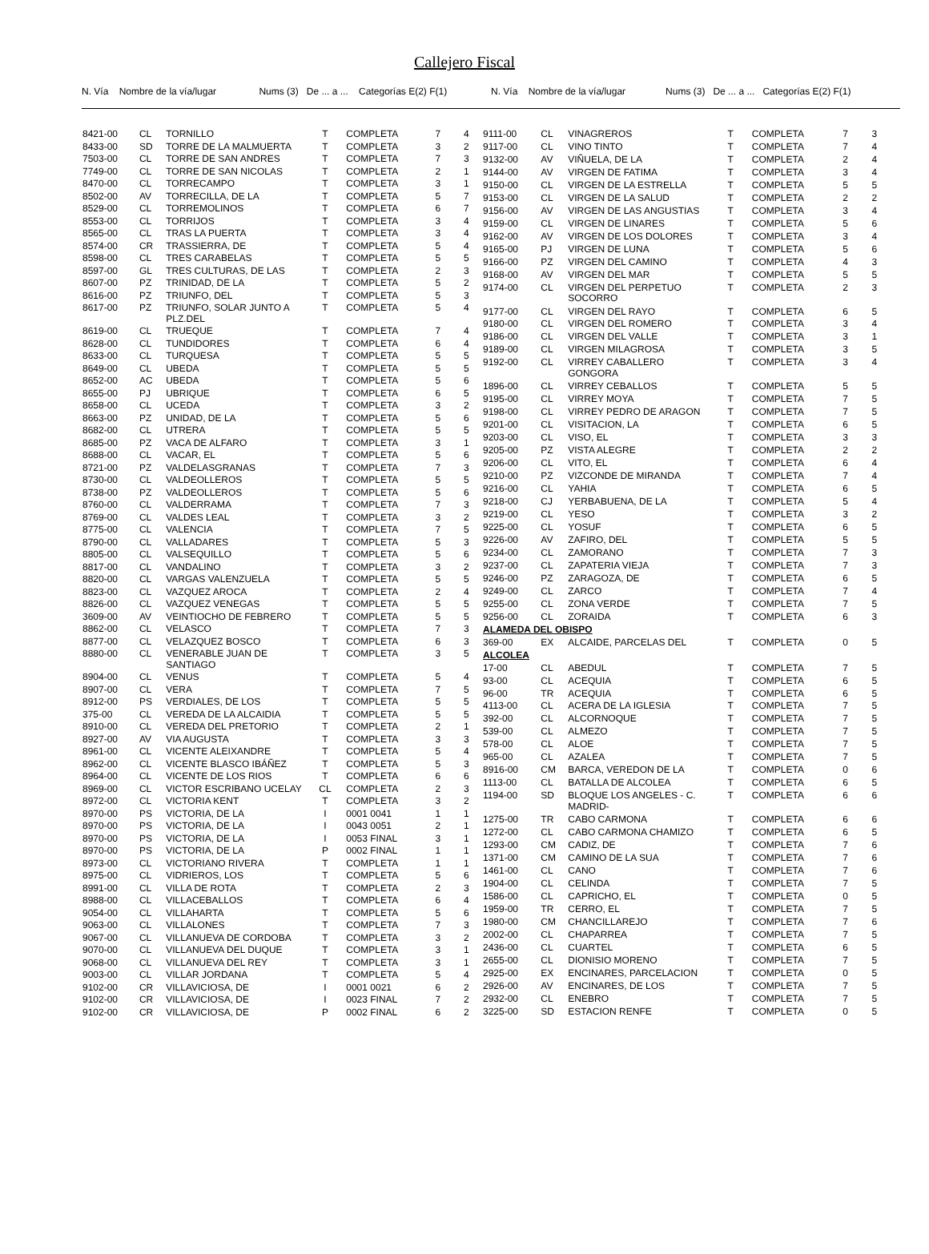Callejero Fiscal
N. Vía Nombre de la vía/lugar Nums (3) De ... a ... Categorías E(2) F(1)
N. Vía Nombre de la vía/lugar Nums (3) De ... a ... Categorías E(2) F(1)
| 8421-00 | CL | TORNILLO | T | COMPLETA | 7 | 4 |
| 8433-00 | SD | TORRE DE LA MALMUERTA | T | COMPLETA | 3 | 2 |
| 7503-00 | CL | TORRE DE SAN ANDRES | T | COMPLETA | 7 | 3 |
| 7749-00 | CL | TORRE DE SAN NICOLAS | T | COMPLETA | 2 | 1 |
| 8470-00 | CL | TORRECAMPO | T | COMPLETA | 3 | 1 |
| 8502-00 | AV | TORRECILLA, DE LA | T | COMPLETA | 5 | 7 |
| 8529-00 | CL | TORREMOLINOS | T | COMPLETA | 6 | 7 |
| 8553-00 | CL | TORRIJOS | T | COMPLETA | 3 | 4 |
| 8565-00 | CL | TRAS LA PUERTA | T | COMPLETA | 3 | 4 |
| 8574-00 | CR | TRASSIERRA, DE | T | COMPLETA | 5 | 4 |
| 8598-00 | CL | TRES CARABELAS | T | COMPLETA | 5 | 5 |
| 8597-00 | GL | TRES CULTURAS, DE LAS | T | COMPLETA | 2 | 3 |
| 8607-00 | PZ | TRINIDAD, DE LA | T | COMPLETA | 5 | 2 |
| 8616-00 | PZ | TRIUNFO, DEL | T | COMPLETA | 5 | 3 |
| 8617-00 | PZ | TRIUNFO, SOLAR JUNTO A PLZ.DEL | T | COMPLETA | 5 | 4 |
| 8619-00 | CL | TRUEQUE | T | COMPLETA | 7 | 4 |
| 8628-00 | CL | TUNDIDORES | T | COMPLETA | 6 | 4 |
| 8633-00 | CL | TURQUESA | T | COMPLETA | 5 | 5 |
| 8649-00 | CL | UBEDA | T | COMPLETA | 5 | 5 |
| 8652-00 | AC | UBEDA | T | COMPLETA | 5 | 6 |
| 8655-00 | PJ | UBRIQUE | T | COMPLETA | 6 | 5 |
| 8658-00 | CL | UCEDA | T | COMPLETA | 3 | 2 |
| 8663-00 | PZ | UNIDAD, DE LA | T | COMPLETA | 5 | 6 |
| 8682-00 | CL | UTRERA | T | COMPLETA | 5 | 5 |
| 8685-00 | PZ | VACA DE ALFARO | T | COMPLETA | 3 | 1 |
| 8688-00 | CL | VACAR, EL | T | COMPLETA | 5 | 6 |
| 8721-00 | PZ | VALDELASGRANAS | T | COMPLETA | 7 | 3 |
| 8730-00 | CL | VALDEOLLEROS | T | COMPLETA | 5 | 5 |
| 8738-00 | PZ | VALDEOLLEROS | T | COMPLETA | 5 | 6 |
| 8760-00 | CL | VALDERRAMA | T | COMPLETA | 7 | 3 |
| 8769-00 | CL | VALDES LEAL | T | COMPLETA | 3 | 2 |
| 8775-00 | CL | VALENCIA | T | COMPLETA | 7 | 5 |
| 8790-00 | CL | VALLADARES | T | COMPLETA | 5 | 3 |
| 8805-00 | CL | VALSEQUILLO | T | COMPLETA | 5 | 6 |
| 8817-00 | CL | VANDALINO | T | COMPLETA | 3 | 2 |
| 8820-00 | CL | VARGAS VALENZUELA | T | COMPLETA | 5 | 5 |
| 8823-00 | CL | VAZQUEZ AROCA | T | COMPLETA | 2 | 4 |
| 8826-00 | CL | VAZQUEZ VENEGAS | T | COMPLETA | 5 | 5 |
| 3609-00 | AV | VEINTIOCHO DE FEBRERO | T | COMPLETA | 5 | 5 |
| 8862-00 | CL | VELASCO | T | COMPLETA | 7 | 3 |
| 8877-00 | CL | VELAZQUEZ BOSCO | T | COMPLETA | 6 | 3 |
| 8880-00 | CL | VENERABLE JUAN DE SANTIAGO | T | COMPLETA | 3 | 5 |
| 8904-00 | CL | VENUS | T | COMPLETA | 5 | 4 |
| 8907-00 | CL | VERA | T | COMPLETA | 7 | 5 |
| 8912-00 | PS | VERDIALES, DE LOS | T | COMPLETA | 5 | 5 |
| 375-00 | CL | VEREDA DE LA ALCAIDIA | T | COMPLETA | 5 | 5 |
| 8910-00 | CL | VEREDA DEL PRETORIO | T | COMPLETA | 2 | 1 |
| 8927-00 | AV | VIA AUGUSTA | T | COMPLETA | 3 | 3 |
| 8961-00 | CL | VICENTE ALEIXANDRE | T | COMPLETA | 5 | 4 |
| 8962-00 | CL | VICENTE BLASCO IBÁÑEZ | T | COMPLETA | 5 | 3 |
| 8964-00 | CL | VICENTE DE LOS RIOS | T | COMPLETA | 6 | 6 |
| 8969-00 | CL | VICTOR ESCRIBANO UCELAY | CL | COMPLETA | 2 | 3 |
| 8972-00 | CL | VICTORIA KENT | T | COMPLETA | 3 | 2 |
| 8970-00 | PS | VICTORIA, DE LA | I | 0001 0041 | 1 | 1 |
| 8970-00 | PS | VICTORIA, DE LA | I | 0043 0051 | 2 | 1 |
| 8970-00 | PS | VICTORIA, DE LA | I | 0053 FINAL | 3 | 1 |
| 8970-00 | PS | VICTORIA, DE LA | P | 0002 FINAL | 1 | 1 |
| 8973-00 | CL | VICTORIANO RIVERA | T | COMPLETA | 1 | 1 |
| 8975-00 | CL | VIDRIEROS, LOS | T | COMPLETA | 5 | 6 |
| 8991-00 | CL | VILLA DE ROTA | T | COMPLETA | 2 | 3 |
| 8988-00 | CL | VILLACEBALLOS | T | COMPLETA | 6 | 4 |
| 9054-00 | CL | VILLAHARTA | T | COMPLETA | 5 | 6 |
| 9063-00 | CL | VILLALONES | T | COMPLETA | 7 | 3 |
| 9067-00 | CL | VILLANUEVA DE CORDOBA | T | COMPLETA | 3 | 2 |
| 9070-00 | CL | VILLANUEVA DEL DUQUE | T | COMPLETA | 3 | 1 |
| 9068-00 | CL | VILLANUEVA DEL REY | T | COMPLETA | 3 | 1 |
| 9003-00 | CL | VILLAR JORDANA | T | COMPLETA | 5 | 4 |
| 9102-00 | CR | VILLAVICIOSA, DE | I | 0001 0021 | 6 | 2 |
| 9102-00 | CR | VILLAVICIOSA, DE | I | 0023 FINAL | 7 | 2 |
| 9102-00 | CR | VILLAVICIOSA, DE | P | 0002 FINAL | 6 | 2 |
| 9111-00 | CL | VINAGREROS | T | COMPLETA | 7 | 3 |
| 9117-00 | CL | VINO TINTO | T | COMPLETA | 7 | 4 |
| 9132-00 | AV | VIÑUELA, DE LA | T | COMPLETA | 2 | 4 |
| 9144-00 | AV | VIRGEN DE FATIMA | T | COMPLETA | 3 | 4 |
| 9150-00 | CL | VIRGEN DE LA ESTRELLA | T | COMPLETA | 5 | 5 |
| 9153-00 | CL | VIRGEN DE LA SALUD | T | COMPLETA | 2 | 2 |
| 9156-00 | AV | VIRGEN DE LAS ANGUSTIAS | T | COMPLETA | 3 | 4 |
| 9159-00 | CL | VIRGEN DE LINARES | T | COMPLETA | 5 | 6 |
| 9162-00 | AV | VIRGEN DE LOS DOLORES | T | COMPLETA | 3 | 4 |
| 9165-00 | PJ | VIRGEN DE LUNA | T | COMPLETA | 5 | 6 |
| 9166-00 | PZ | VIRGEN DEL CAMINO | T | COMPLETA | 4 | 3 |
| 9168-00 | AV | VIRGEN DEL MAR | T | COMPLETA | 5 | 5 |
| 9174-00 | CL | VIRGEN DEL PERPETUO SOCORRO | T | COMPLETA | 2 | 3 |
| 9177-00 | CL | VIRGEN DEL RAYO | T | COMPLETA | 6 | 5 |
| 9180-00 | CL | VIRGEN DEL ROMERO | T | COMPLETA | 3 | 4 |
| 9186-00 | CL | VIRGEN DEL VALLE | T | COMPLETA | 3 | 1 |
| 9189-00 | CL | VIRGEN MILAGROSA | T | COMPLETA | 3 | 5 |
| 9192-00 | CL | VIRREY CABALLERO GONGORA | T | COMPLETA | 3 | 4 |
| 1896-00 | CL | VIRREY CEBALLOS | T | COMPLETA | 5 | 5 |
| 9195-00 | CL | VIRREY MOYA | T | COMPLETA | 7 | 5 |
| 9198-00 | CL | VIRREY PEDRO DE ARAGON | T | COMPLETA | 7 | 5 |
| 9201-00 | CL | VISITACION, LA | T | COMPLETA | 6 | 5 |
| 9203-00 | CL | VISO, EL | T | COMPLETA | 3 | 3 |
| 9205-00 | PZ | VISTA ALEGRE | T | COMPLETA | 2 | 2 |
| 9206-00 | CL | VITO, EL | T | COMPLETA | 6 | 4 |
| 9210-00 | PZ | VIZCONDE DE MIRANDA | T | COMPLETA | 7 | 4 |
| 9216-00 | CL | YAHIA | T | COMPLETA | 6 | 5 |
| 9218-00 | CJ | YERBABUENA, DE LA | T | COMPLETA | 5 | 4 |
| 9219-00 | CL | YESO | T | COMPLETA | 3 | 2 |
| 9225-00 | CL | YOSUF | T | COMPLETA | 6 | 5 |
| 9226-00 | AV | ZAFIRO, DEL | T | COMPLETA | 5 | 5 |
| 9234-00 | CL | ZAMORANO | T | COMPLETA | 7 | 3 |
| 9237-00 | CL | ZAPATERIA VIEJA | T | COMPLETA | 7 | 3 |
| 9246-00 | PZ | ZARAGOZA, DE | T | COMPLETA | 6 | 5 |
| 9249-00 | CL | ZARCO | T | COMPLETA | 7 | 4 |
| 9255-00 | CL | ZONA VERDE | T | COMPLETA | 7 | 5 |
| 9256-00 | CL | ZORAIDA | T | COMPLETA | 6 | 3 |
| ALAMEDA DEL OBISPO | | | | | | |
| 369-00 | EX | ALCAIDE, PARCELAS DEL | T | COMPLETA | 0 | 5 |
| ALCOLEA | | | | | | |
| 17-00 | CL | ABEDUL | T | COMPLETA | 7 | 5 |
| 93-00 | CL | ACEQUIA | T | COMPLETA | 6 | 5 |
| 96-00 | TR | ACEQUIA | T | COMPLETA | 6 | 5 |
| 4113-00 | CL | ACERA DE LA IGLESIA | T | COMPLETA | 7 | 5 |
| 392-00 | CL | ALCORNOQUE | T | COMPLETA | 7 | 5 |
| 539-00 | CL | ALMEZO | T | COMPLETA | 7 | 5 |
| 578-00 | CL | ALOE | T | COMPLETA | 7 | 5 |
| 965-00 | CL | AZALEA | T | COMPLETA | 7 | 5 |
| 8916-00 | CM | BARCA, VEREDON DE LA | T | COMPLETA | 0 | 6 |
| 1113-00 | CL | BATALLA DE ALCOLEA | T | COMPLETA | 6 | 5 |
| 1194-00 | SD | BLOQUE LOS ANGELES - C. MADRID- | T | COMPLETA | 6 | 6 |
| 1275-00 | TR | CABO CARMONA | T | COMPLETA | 6 | 6 |
| 1272-00 | CL | CABO CARMONA CHAMIZO | T | COMPLETA | 6 | 5 |
| 1293-00 | CM | CADIZ, DE | T | COMPLETA | 7 | 6 |
| 1371-00 | CM | CAMINO DE LA SUA | T | COMPLETA | 7 | 6 |
| 1461-00 | CL | CANO | T | COMPLETA | 7 | 6 |
| 1904-00 | CL | CELINDA | T | COMPLETA | 7 | 5 |
| 1586-00 | CL | CAPRICHO, EL | T | COMPLETA | 0 | 5 |
| 1959-00 | TR | CERRO, EL | T | COMPLETA | 7 | 5 |
| 1980-00 | CM | CHANCILLAREJO | T | COMPLETA | 7 | 6 |
| 2002-00 | CL | CHAPARREA | T | COMPLETA | 7 | 5 |
| 2436-00 | CL | CUARTEL | T | COMPLETA | 6 | 5 |
| 2655-00 | CL | DIONISIO MORENO | T | COMPLETA | 7 | 5 |
| 2925-00 | EX | ENCINARES, PARCELACION | T | COMPLETA | 0 | 5 |
| 2926-00 | AV | ENCINARES, DE LOS | T | COMPLETA | 7 | 5 |
| 2932-00 | CL | ENEBRO | T | COMPLETA | 7 | 5 |
| 3225-00 | SD | ESTACION RENFE | T | COMPLETA | 0 | 5 |